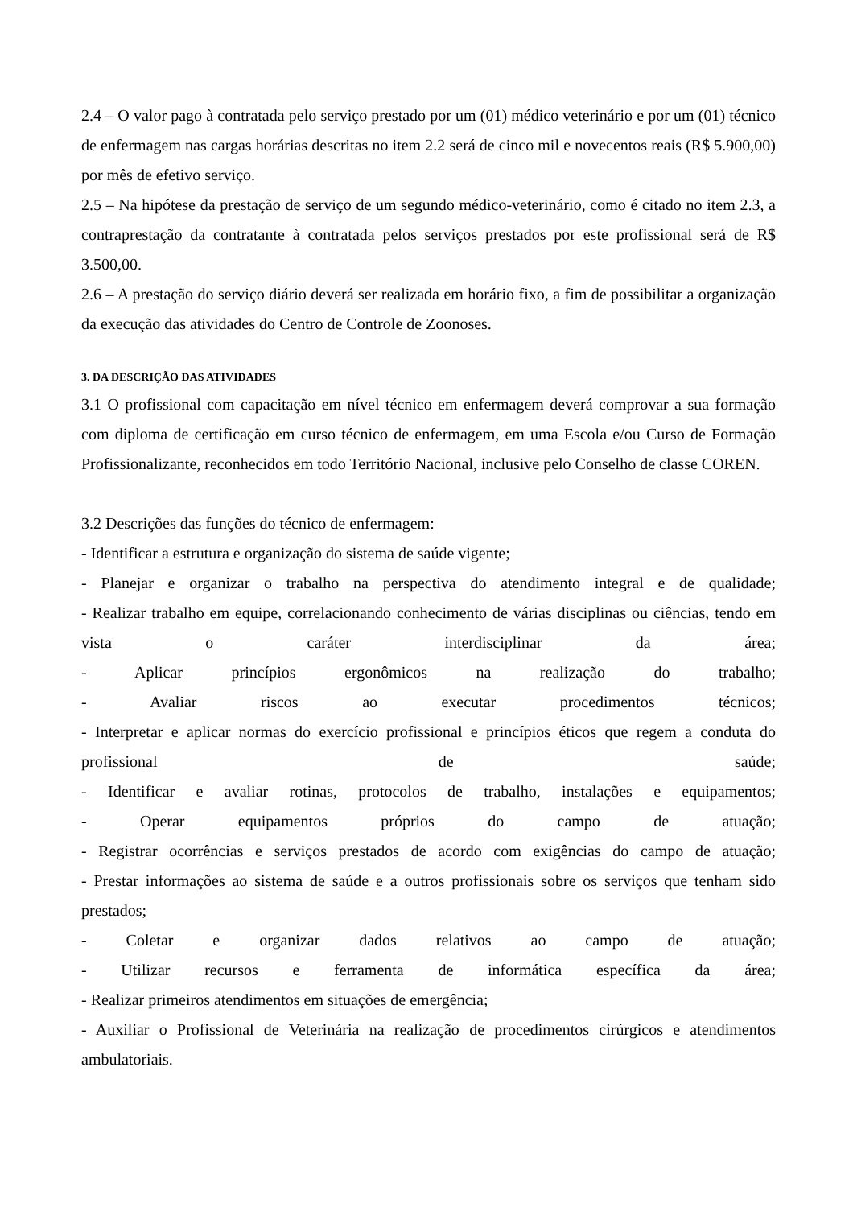2.4 – O valor pago à contratada pelo serviço prestado por um (01) médico veterinário e por um (01) técnico de enfermagem nas cargas horárias descritas no item 2.2 será de cinco mil e novecentos reais (R$ 5.900,00) por mês de efetivo serviço.
2.5 – Na hipótese da prestação de serviço de um segundo médico-veterinário, como é citado no item 2.3, a contraprestação da contratante à contratada pelos serviços prestados por este profissional será de R$ 3.500,00.
2.6 – A prestação do serviço diário deverá ser realizada em horário fixo, a fim de possibilitar a organização da execução das atividades do Centro de Controle de Zoonoses.
3. DA DESCRIÇÃO DAS ATIVIDADES
3.1 O profissional com capacitação em nível técnico em enfermagem deverá comprovar a sua formação com diploma de certificação em curso técnico de enfermagem, em uma Escola e/ou Curso de Formação Profissionalizante, reconhecidos em todo Território Nacional, inclusive pelo Conselho de classe COREN.
3.2 Descrições das funções do técnico de enfermagem:
- Identificar a estrutura e organização do sistema de saúde vigente;
- Planejar e organizar o trabalho na perspectiva do atendimento integral e de qualidade;
- Realizar trabalho em equipe, correlacionando conhecimento de várias disciplinas ou ciências, tendo em vista o caráter interdisciplinar da área;
- Aplicar princípios ergonômicos na realização do trabalho;
- Avaliar riscos ao executar procedimentos técnicos;
- Interpretar e aplicar normas do exercício profissional e princípios éticos que regem a conduta do profissional de saúde;
- Identificar e avaliar rotinas, protocolos de trabalho, instalações e equipamentos;
- Operar equipamentos próprios do campo de atuação;
- Registrar ocorrências e serviços prestados de acordo com exigências do campo de atuação;
- Prestar informações ao sistema de saúde e a outros profissionais sobre os serviços que tenham sido prestados;
- Coletar e organizar dados relativos ao campo de atuação;
- Utilizar recursos e ferramenta de informática específica da área;
- Realizar primeiros atendimentos em situações de emergência;
- Auxiliar o Profissional de Veterinária na realização de procedimentos cirúrgicos e atendimentos ambulatoriais.